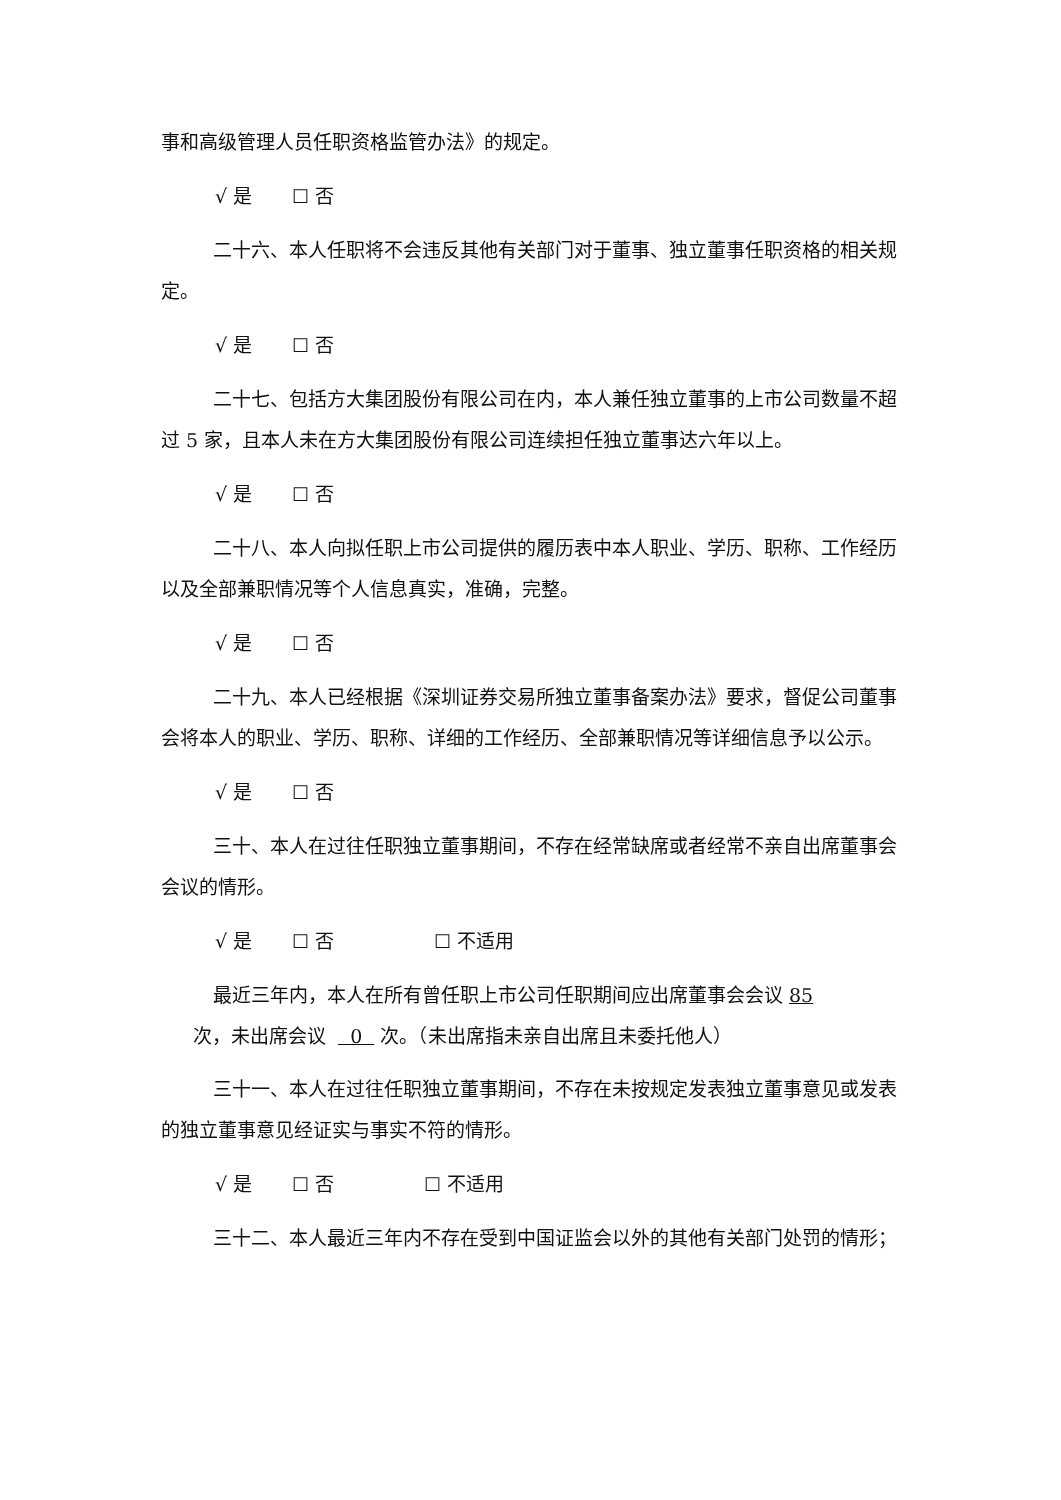事和高级管理人员任职资格监管办法》的规定。
√ 是 ☐ 否
二十六、本人任职将不会违反其他有关部门对于董事、独立董事任职资格的相关规定。
√ 是 ☐ 否
二十七、包括方大集团股份有限公司在内，本人兼任独立董事的上市公司数量不超过 5 家，且本人未在方大集团股份有限公司连续担任独立董事达六年以上。
√ 是 ☐ 否
二十八、本人向拟任职上市公司提供的履历表中本人职业、学历、职称、工作经历以及全部兼职情况等个人信息真实，准确，完整。
√ 是 ☐ 否
二十九、本人已经根据《深圳证券交易所独立董事备案办法》要求，督促公司董事会将本人的职业、学历、职称、详细的工作经历、全部兼职情况等详细信息予以公示。
√ 是 ☐ 否
三十、本人在过往任职独立董事期间，不存在经常缺席或者经常不亲自出席董事会会议的情形。
√ 是 ☐ 否 ☐ 不适用
最近三年内，本人在所有曾任职上市公司任职期间应出席董事会会议 85
次，未出席会议 0 次。（未出席指未亲自出席且未委托他人）
三十一、本人在过往任职独立董事期间，不存在未按规定发表独立董事意见或发表的独立董事意见经证实与事实不符的情形。
√ 是 ☐ 否 ☐ 不适用
三十二、本人最近三年内不存在受到中国证监会以外的其他有关部门处罚的情形；